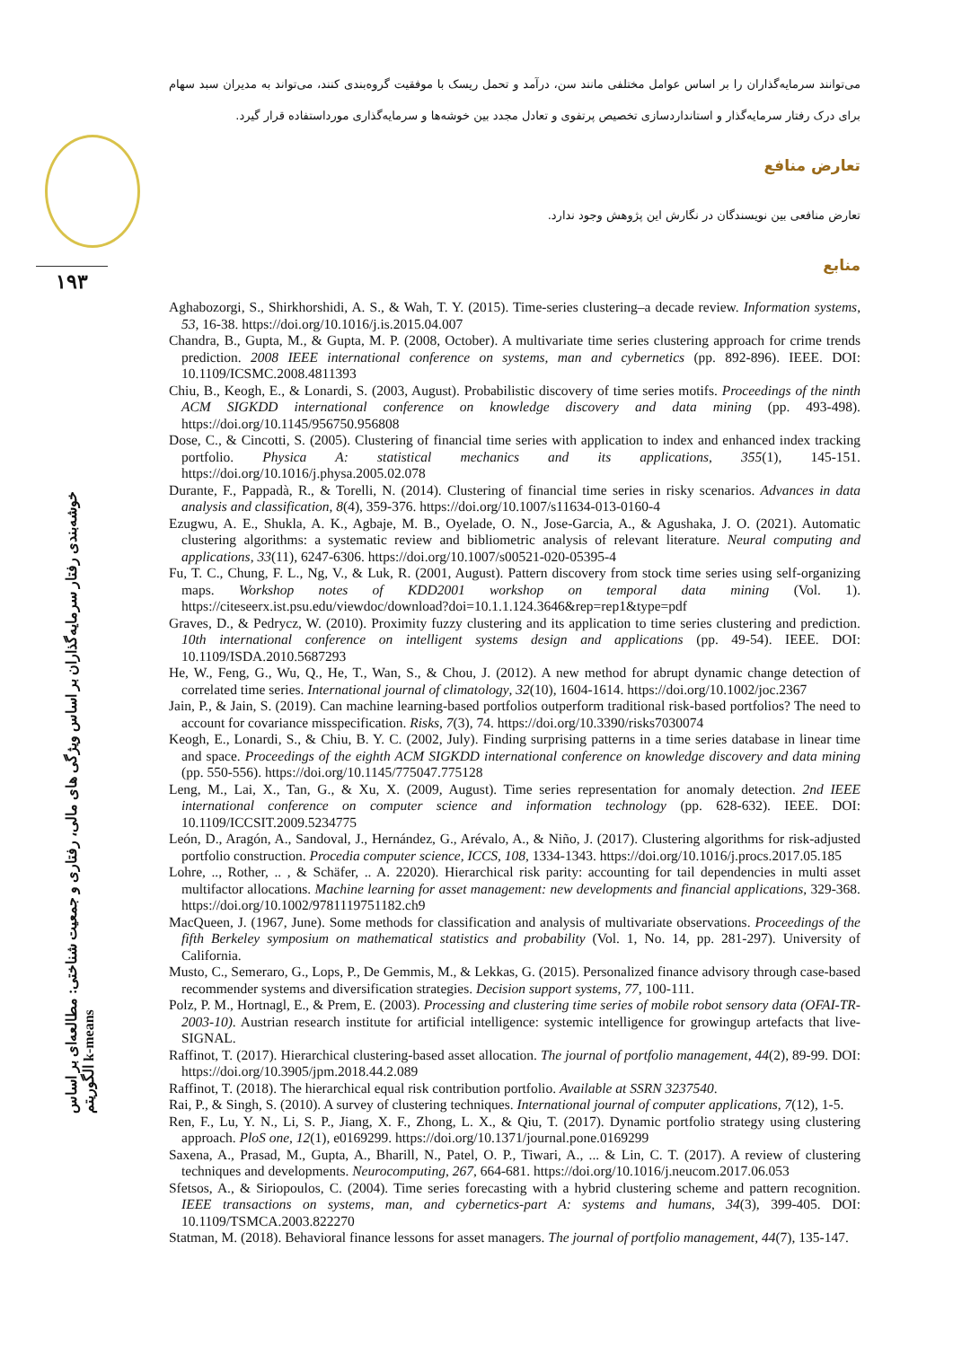۱۹۳
خوشه‌بندی رفتار سرمایه‌گذاران بر اساس ویژگی های مالی، رفتاری و جمعیت شناختی: مطالعه‌ای بر اساس الگوریتم k-means
می‌توانند سرمایه‌گذاران را بر اساس عوامل مختلفی مانند سن، درآمد و تحمل ریسک با موفقیت گروه‌بندی کنند، می‌تواند به مدیران سبد سهام برای درک رفتار سرمایه‌گذار و استانداردسازی تخصیص پرتفوی و تعادل مجدد بین خوشه‌ها و سرمایه‌گذاری مورداستفاده قرار گیرد.
تعارض منافع
تعارض منافعی بین نویسندگان در نگارش این پژوهش وجود ندارد.
منابع
Aghabozorgi, S., Shirkhorshidi, A. S., & Wah, T. Y. (2015). Time-series clustering–a decade review. Information systems, 53, 16-38. https://doi.org/10.1016/j.is.2015.04.007
Chandra, B., Gupta, M., & Gupta, M. P. (2008, October). A multivariate time series clustering approach for crime trends prediction. 2008 IEEE international conference on systems, man and cybernetics (pp. 892-896). IEEE. DOI: 10.1109/ICSMC.2008.4811393
Chiu, B., Keogh, E., & Lonardi, S. (2003, August). Probabilistic discovery of time series motifs. Proceedings of the ninth ACM SIGKDD international conference on knowledge discovery and data mining (pp. 493-498). https://doi.org/10.1145/956750.956808
Dose, C., & Cincotti, S. (2005). Clustering of financial time series with application to index and enhanced index tracking portfolio. Physica A: statistical mechanics and its applications, 355(1), 145-151. https://doi.org/10.1016/j.physa.2005.02.078
Durante, F., Pappadà, R., & Torelli, N. (2014). Clustering of financial time series in risky scenarios. Advances in data analysis and classification, 8(4), 359-376. https://doi.org/10.1007/s11634-013-0160-4
Ezugwu, A. E., Shukla, A. K., Agbaje, M. B., Oyelade, O. N., Jose-Garcia, A., & Agushaka, J. O. (2021). Automatic clustering algorithms: a systematic review and bibliometric analysis of relevant literature. Neural computing and applications, 33(11), 6247-6306. https://doi.org/10.1007/s00521-020-05395-4
Fu, T. C., Chung, F. L., Ng, V., & Luk, R. (2001, August). Pattern discovery from stock time series using self-organizing maps. Workshop notes of KDD2001 workshop on temporal data mining (Vol. 1). https://citeseerx.ist.psu.edu/viewdoc/download?doi=10.1.1.124.3646&rep=rep1&type=pdf
Graves, D., & Pedrycz, W. (2010). Proximity fuzzy clustering and its application to time series clustering and prediction. 10th international conference on intelligent systems design and applications (pp. 49-54). IEEE. DOI: 10.1109/ISDA.2010.5687293
He, W., Feng, G., Wu, Q., He, T., Wan, S., & Chou, J. (2012). A new method for abrupt dynamic change detection of correlated time series. International journal of climatology, 32(10), 1604-1614. https://doi.org/10.1002/joc.2367
Jain, P., & Jain, S. (2019). Can machine learning-based portfolios outperform traditional risk-based portfolios? The need to account for covariance misspecification. Risks, 7(3), 74. https://doi.org/10.3390/risks7030074
Keogh, E., Lonardi, S., & Chiu, B. Y. C. (2002, July). Finding surprising patterns in a time series database in linear time and space. Proceedings of the eighth ACM SIGKDD international conference on knowledge discovery and data mining (pp. 550-556). https://doi.org/10.1145/775047.775128
Leng, M., Lai, X., Tan, G., & Xu, X. (2009, August). Time series representation for anomaly detection. 2nd IEEE international conference on computer science and information technology (pp. 628-632). IEEE. DOI: 10.1109/ICCSIT.2009.5234775
León, D., Aragón, A., Sandoval, J., Hernández, G., Arévalo, A., & Niño, J. (2017). Clustering algorithms for risk-adjusted portfolio construction. Procedia computer science, ICCS, 108, 1334-1343. https://doi.org/10.1016/j.procs.2017.05.185
Lohre, .., Rother, .. , & Schäfer, .. A. 22020). Hierarchical risk parity: accounting for tail dependencies in multi asset multifactor allocations. Machine learning for asset management: new developments and financial applications, 329-368. https://doi.org/10.1002/9781119751182.ch9
MacQueen, J. (1967, June). Some methods for classification and analysis of multivariate observations. Proceedings of the fifth Berkeley symposium on mathematical statistics and probability (Vol. 1, No. 14, pp. 281-297). University of California.
Musto, C., Semeraro, G., Lops, P., De Gemmis, M., & Lekkas, G. (2015). Personalized finance advisory through case-based recommender systems and diversification strategies. Decision support systems, 77, 100-111.
Polz, P. M., Hortnagl, E., & Prem, E. (2003). Processing and clustering time series of mobile robot sensory data (OFAI-TR-2003-10). Austrian research institute for artificial intelligence: systemic intelligence for growingup artefacts that live-SIGNAL.
Raffinot, T. (2017). Hierarchical clustering-based asset allocation. The journal of portfolio management, 44(2), 89-99. DOI: https://doi.org/10.3905/jpm.2018.44.2.089
Raffinot, T. (2018). The hierarchical equal risk contribution portfolio. Available at SSRN 3237540.
Rai, P., & Singh, S. (2010). A survey of clustering techniques. International journal of computer applications, 7(12), 1-5.
Ren, F., Lu, Y. N., Li, S. P., Jiang, X. F., Zhong, L. X., & Qiu, T. (2017). Dynamic portfolio strategy using clustering approach. PloS one, 12(1), e0169299. https://doi.org/10.1371/journal.pone.0169299
Saxena, A., Prasad, M., Gupta, A., Bharill, N., Patel, O. P., Tiwari, A., ... & Lin, C. T. (2017). A review of clustering techniques and developments. Neurocomputing, 267, 664-681. https://doi.org/10.1016/j.neucom.2017.06.053
Sfetsos, A., & Siriopoulos, C. (2004). Time series forecasting with a hybrid clustering scheme and pattern recognition. IEEE transactions on systems, man, and cybernetics-part A: systems and humans, 34(3), 399-405. DOI: 10.1109/TSMCA.2003.822270
Statman, M. (2018). Behavioral finance lessons for asset managers. The journal of portfolio management, 44(7), 135-147.